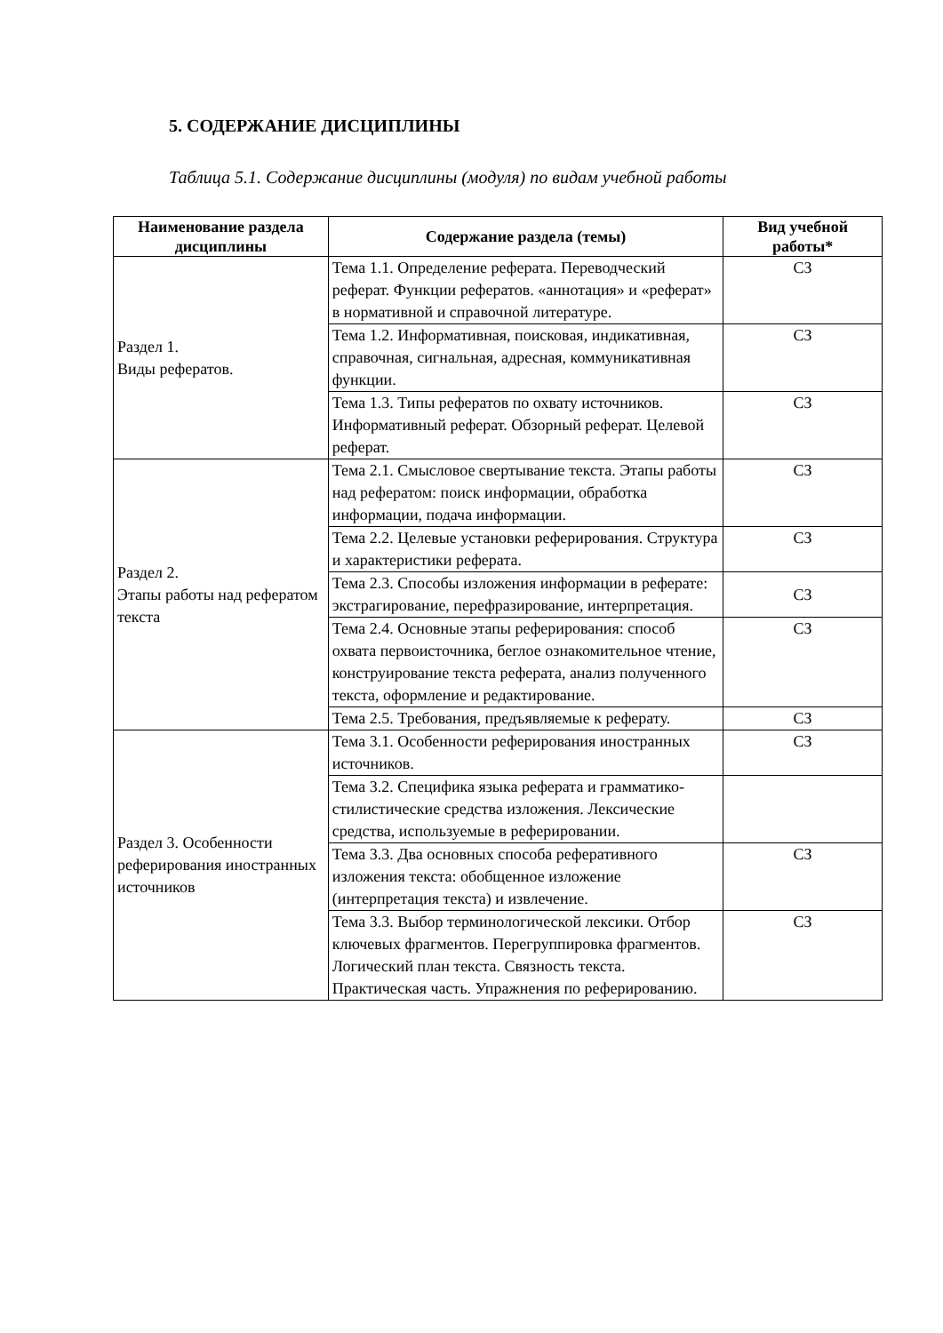5. СОДЕРЖАНИЕ ДИСЦИПЛИНЫ
Таблица 5.1. Содержание дисциплины (модуля) по видам учебной работы
| Наименование раздела дисциплины | Содержание раздела (темы) | Вид учебной работы* |
| --- | --- | --- |
| Раздел 1. Виды рефератов. | Тема 1.1. Определение реферата. Переводческий реферат. Функции рефератов. «аннотация» и «реферат» в нормативной и справочной литературе. | СЗ |
| | Тема 1.2. Информативная, поисковая, индикативная, справочная, сигнальная, адресная, коммуникативная функции. | СЗ |
| | Тема 1.3. Типы рефератов по охвату источников. Информативный реферат. Обзорный реферат. Целевой реферат. | СЗ |
| Раздел 2. Этапы работы над рефератом текста | Тема 2.1. Смысловое свертывание текста. Этапы работы над рефератом: поиск информации, обработка информации, подача информации. | СЗ |
| | Тема 2.2. Целевые установки реферирования. Структура и характеристики реферата. | СЗ |
| | Тема 2.3. Способы изложения информации в реферате: экстрагирование, перефразирование, интерпретация. | СЗ |
| | Тема 2.4. Основные этапы реферирования: способ охвата первоисточника, беглое ознакомительное чтение, конструирование текста реферата, анализ полученного текста, оформление и редактирование. | СЗ |
| | Тема 2.5. Требования, предъявляемые к реферату. | СЗ |
| Раздел 3. Особенности реферирования иностранных источников | Тема 3.1. Особенности реферирования иностранных источников. | СЗ |
| | Тема 3.2. Специфика языка реферата и грамматико-стилистические средства изложения. Лексические средства, используемые в реферировании. | |
| | Тема 3.3. Два основных способа реферативного изложения текста: обобщенное изложение (интерпретация текста) и извлечение. | СЗ |
| | Тема 3.3. Выбор терминологической лексики. Отбор ключевых фрагментов. Перегруппировка фрагментов. Логический план текста. Связность текста. Практическая часть. Упражнения по реферированию. | СЗ |